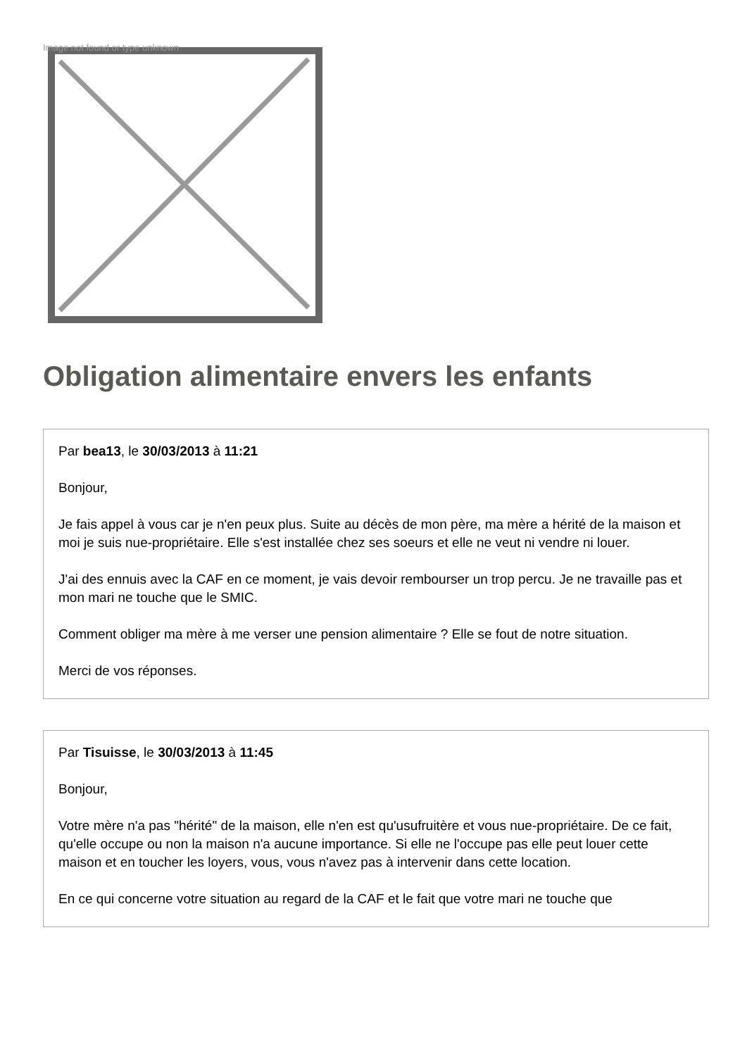Image not found or type unknown
Obligation alimentaire envers les enfants
Par bea13, le 30/03/2013 à 11:21
Bonjour,
Je fais appel à vous car je n'en peux plus. Suite au décès de mon père, ma mère a hérité de la maison et moi je suis nue-propriétaire. Elle s'est installée chez ses soeurs et elle ne veut ni vendre ni louer.
J'ai des ennuis avec la CAF en ce moment, je vais devoir rembourser un trop percu. Je ne travaille pas et mon mari ne touche que le SMIC.
Comment obliger ma mère à me verser une pension alimentaire ? Elle se fout de notre situation.
Merci de vos réponses.
Par Tisuisse, le 30/03/2013 à 11:45
Bonjour,
Votre mère n'a pas "hérité" de la maison, elle n'en est qu'usufruitère et vous nue-propriétaire. De ce fait, qu'elle occupe ou non la maison n'a aucune importance. Si elle ne l'occupe pas elle peut louer cette maison et en toucher les loyers, vous, vous n'avez pas à intervenir dans cette location.
En ce qui concerne votre situation au regard de la CAF et le fait que votre mari ne touche que